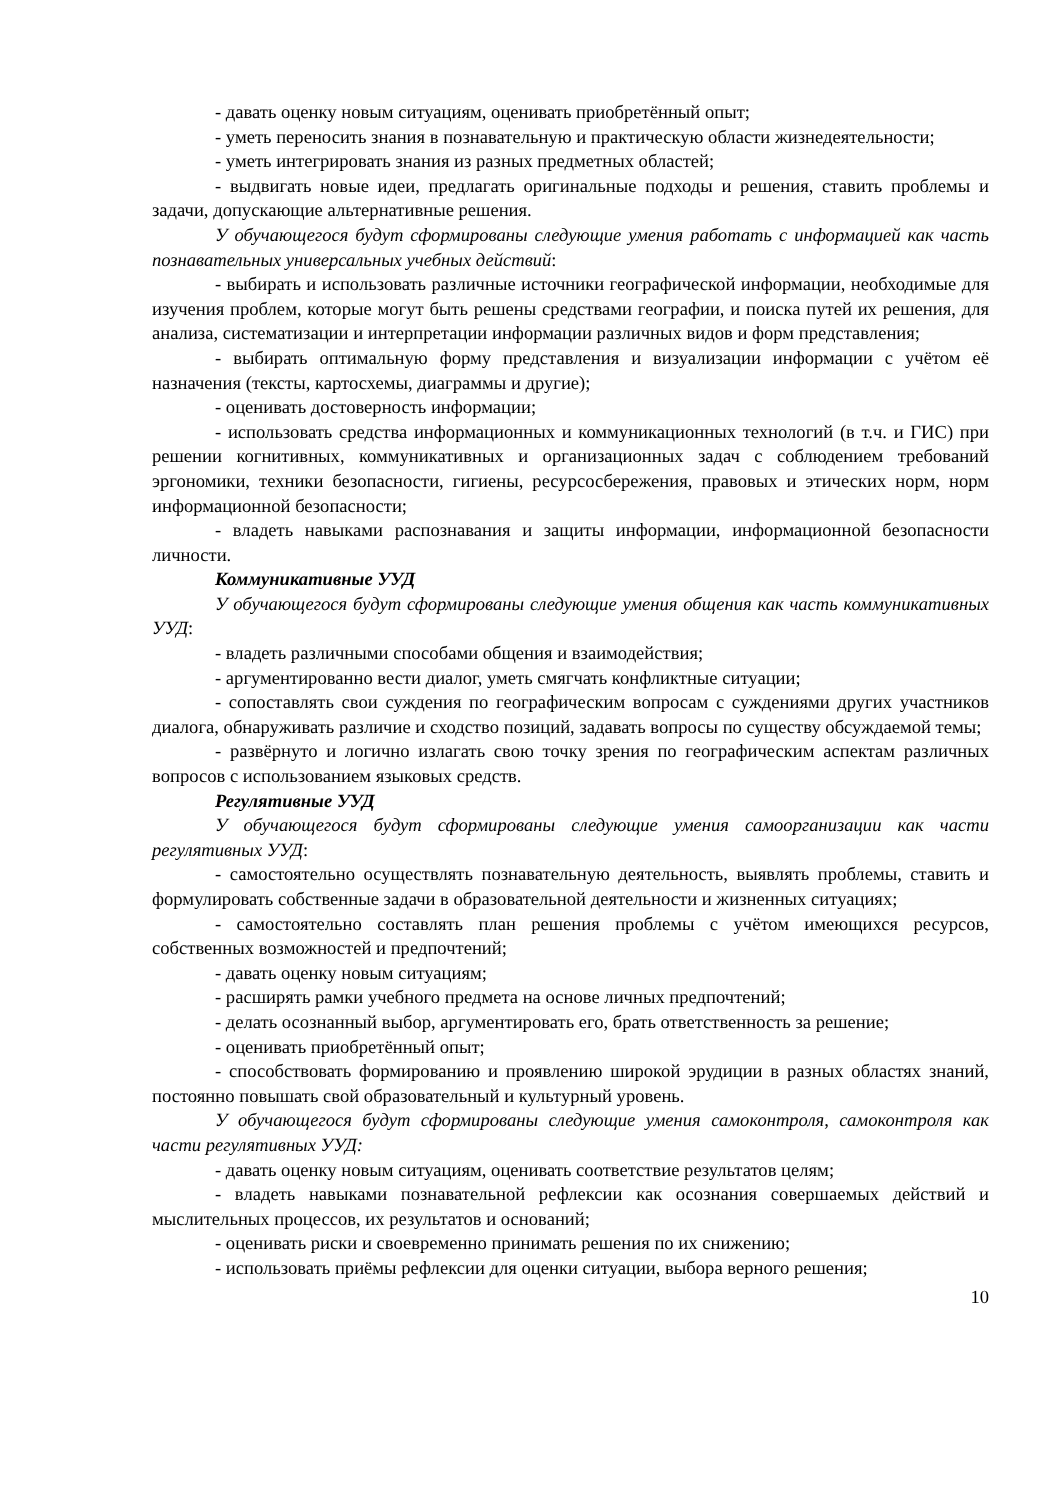- давать оценку новым ситуациям, оценивать приобретённый опыт;
- уметь переносить знания в познавательную и практическую области жизнедеятельности;
- уметь интегрировать знания из разных предметных областей;
- выдвигать новые идеи, предлагать оригинальные подходы и решения, ставить проблемы и задачи, допускающие альтернативные решения.
У обучающегося будут сформированы следующие умения работать с информацией как часть познавательных универсальных учебных действий:
- выбирать и использовать различные источники географической информации, необходимые для изучения проблем, которые могут быть решены средствами географии, и поиска путей их решения, для анализа, систематизации и интерпретации информации различных видов и форм представления;
- выбирать оптимальную форму представления и визуализации информации с учётом её назначения (тексты, картосхемы, диаграммы и другие);
- оценивать достоверность информации;
- использовать средства информационных и коммуникационных технологий (в т.ч. и ГИС) при решении когнитивных, коммуникативных и организационных задач с соблюдением требований эргономики, техники безопасности, гигиены, ресурсосбережения, правовых и этических норм, норм информационной безопасности;
- владеть навыками распознавания и защиты информации, информационной безопасности личности.
Коммуникативные УУД
У обучающегося будут сформированы следующие умения общения как часть коммуникативных УУД:
- владеть различными способами общения и взаимодействия;
- аргументированно вести диалог, уметь смягчать конфликтные ситуации;
- сопоставлять свои суждения по географическим вопросам с суждениями других участников диалога, обнаруживать различие и сходство позиций, задавать вопросы по существу обсуждаемой темы;
- развёрнуто и логично излагать свою точку зрения по географическим аспектам различных вопросов с использованием языковых средств.
Регулятивные УУД
У обучающегося будут сформированы следующие умения самоорганизации как части регулятивных УУД:
- самостоятельно осуществлять познавательную деятельность, выявлять проблемы, ставить и формулировать собственные задачи в образовательной деятельности и жизненных ситуациях;
- самостоятельно составлять план решения проблемы с учётом имеющихся ресурсов, собственных возможностей и предпочтений;
- давать оценку новым ситуациям;
- расширять рамки учебного предмета на основе личных предпочтений;
- делать осознанный выбор, аргументировать его, брать ответственность за решение;
- оценивать приобретённый опыт;
- способствовать формированию и проявлению широкой эрудиции в разных областях знаний, постоянно повышать свой образовательный и культурный уровень.
У обучающегося будут сформированы следующие умения самоконтроля, самоконтроля как части регулятивных УУД:
- давать оценку новым ситуациям, оценивать соответствие результатов целям;
- владеть навыками познавательной рефлексии как осознания совершаемых действий и мыслительных процессов, их результатов и оснований;
- оценивать риски и своевременно принимать решения по их снижению;
- использовать приёмы рефлексии для оценки ситуации, выбора верного решения;
10